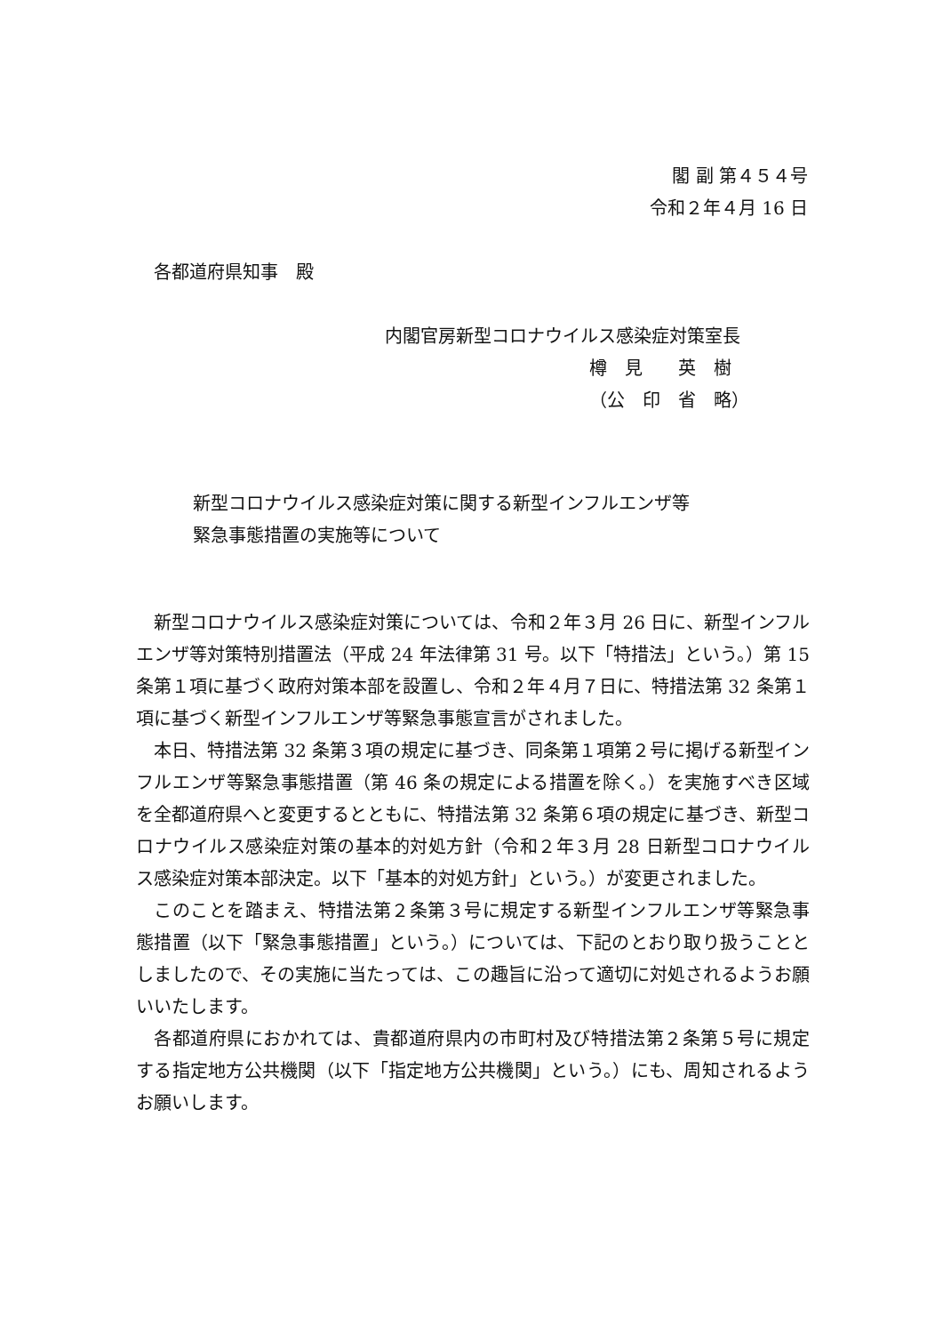閣 副 第４５４号
令和２年４月 16 日
各都道府県知事　殿
内閣官房新型コロナウイルス感染症対策室長
樽　見　　英　樹
（公　印　省　略）
新型コロナウイルス感染症対策に関する新型インフルエンザ等
緊急事態措置の実施等について
新型コロナウイルス感染症対策については、令和２年３月 26 日に、新型インフルエンザ等対策特別措置法（平成 24 年法律第 31 号。以下「特措法」という。）第 15 条第１項に基づく政府対策本部を設置し、令和２年４月７日に、特措法第 32 条第１項に基づく新型インフルエンザ等緊急事態宣言がされました。
本日、特措法第 32 条第３項の規定に基づき、同条第１項第２号に掲げる新型インフルエンザ等緊急事態措置（第 46 条の規定による措置を除く。）を実施すべき区域を全都道府県へと変更するとともに、特措法第 32 条第６項の規定に基づき、新型コロナウイルス感染症対策の基本的対処方針（令和２年３月 28 日新型コロナウイルス感染症対策本部決定。以下「基本的対処方針」という。）が変更されました。
このことを踏まえ、特措法第２条第３号に規定する新型インフルエンザ等緊急事態措置（以下「緊急事態措置」という。）については、下記のとおり取り扱うこととしましたので、その実施に当たっては、この趣旨に沿って適切に対処されるようお願いいたします。
各都道府県におかれては、貴都道府県内の市町村及び特措法第２条第５号に規定する指定地方公共機関（以下「指定地方公共機関」という。）にも、周知されるようお願いします。